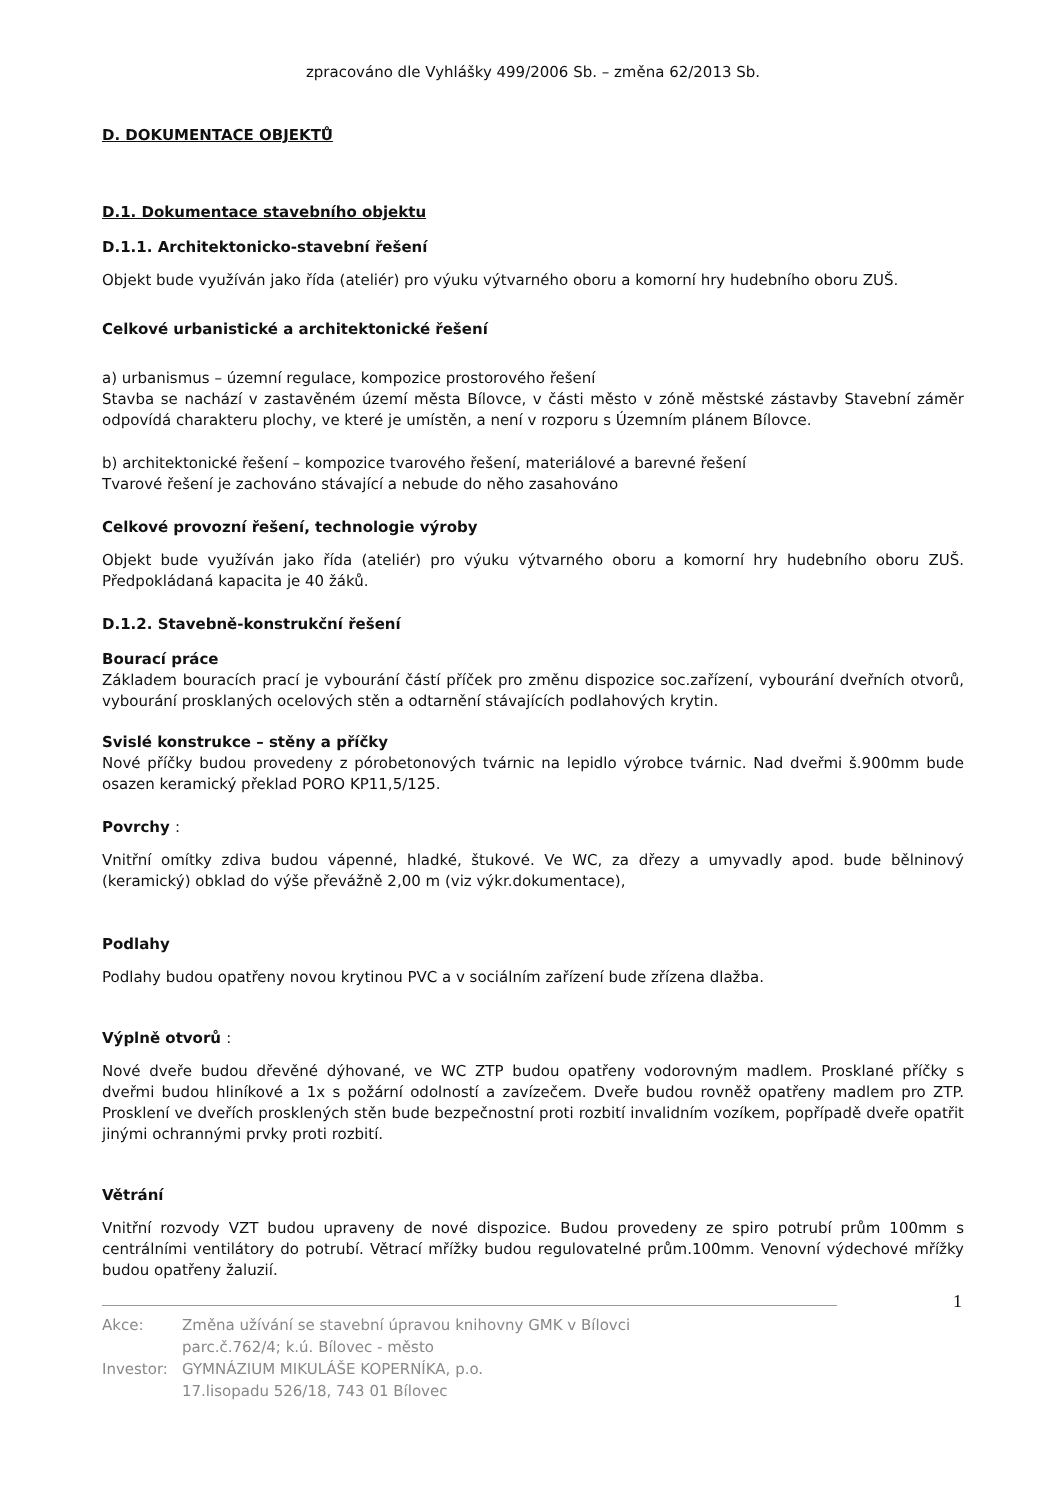zpracováno dle Vyhlášky 499/2006 Sb. – změna 62/2013 Sb.
D. DOKUMENTACE OBJEKTŮ
D.1. Dokumentace stavebního objektu
D.1.1. Architektonicko-stavební řešení
Objekt bude využíván jako řída (ateliér) pro výuku výtvarného oboru a komorní hry hudebního oboru ZUŠ.
Celkové urbanistické a architektonické řešení
a) urbanismus – územní regulace, kompozice prostorového řešení
Stavba se nachází v zastavěném území města Bílovce, v části město v zóně městské zástavby Stavební záměr odpovídá charakteru plochy, ve které je umístěn, a není v rozporu s Územním plánem Bílovce.
b) architektonické řešení – kompozice tvarového řešení, materiálové a barevné řešení
Tvarové řešení je zachováno stávající a nebude do něho zasahováno
Celkové provozní řešení, technologie výroby
Objekt bude využíván jako řída (ateliér) pro výuku výtvarného oboru a komorní hry hudebního oboru ZUŠ. Předpokládaná kapacita je 40 žáků.
D.1.2. Stavebně-konstrukční řešení
Bourací práce
Základem bouracích prací je vybourání částí příček pro změnu dispozice soc.zařízení, vybourání dveřních otvorů, vybourání prosklaných ocelových stěn a odtarnění stávajících podlahových krytin.
Svislé konstrukce – stěny a příčky
Nové příčky budou provedeny z pórobetonových tvárnic na lepidlo výrobce tvárnic. Nad dveřmi š.900mm bude osazen keramický překlad PORO KP11,5/125.
Povrchy :
Vnitřní omítky zdiva budou vápenné, hladké, štukové. Ve WC, za dřezy a umyvadly apod. bude bělninový (keramický) obklad do výše převážně 2,00 m (viz výkr.dokumentace),
Podlahy
Podlahy budou opatřeny novou krytinou PVC a v sociálním zařízení bude zřízena dlažba.
Výplně otvorů :
Nové dveře budou dřevěné dýhované, ve WC ZTP budou opatřeny vodorovným madlem. Prosklané příčky s dveřmi budou hliníkové a 1x s požární odolností a zavízečem. Dveře budou rovněž opatřeny madlem pro ZTP. Prosklení ve dveřích prosklených stěn bude bezpečnostní proti rozbití invalidním vozíkem, popřípadě dveře opatřit jinými ochrannými prvky proti rozbití.
Větrání
Vnitřní rozvody VZT budou upraveny de nové dispozice. Budou provedeny ze spiro potrubí prům 100mm s centrálními ventilátory do potrubí. Větrací mřížky budou regulovatelné prům.100mm. Venovní výdechové mřížky budou opatřeny žaluzií.
1
Akce: Změna užívání se stavební úpravou knihovny GMK v Bílovci
parc.č.762/4; k.ú. Bílovec - město
Investor: GYMNÁZIUM MIKULÁŠE KOPERNÍKA, p.o.
17.lisopadu 526/18, 743 01 Bílovec